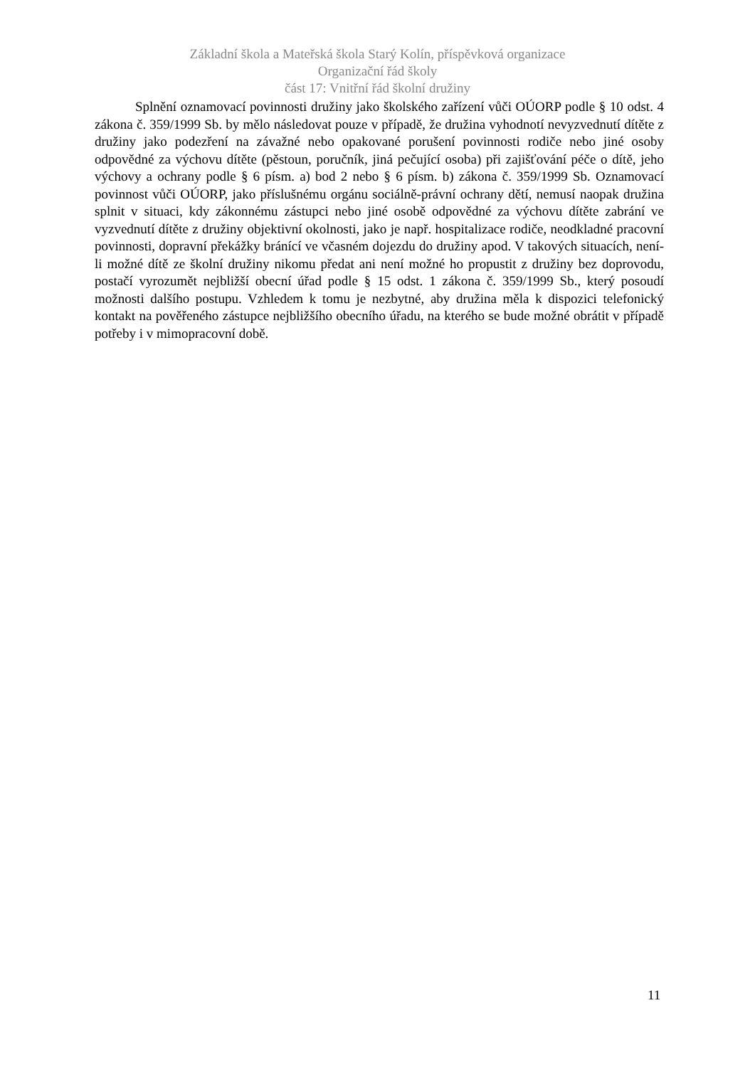Základní škola a Mateřská škola Starý Kolín, příspěvková organizace
Organizační řád školy
část 17: Vnitřní řád školní družiny
Splnění oznamovací povinnosti družiny jako školského zařízení vůči OÚORP podle § 10 odst. 4 zákona č. 359/1999 Sb. by mělo následovat pouze v případě, že družina vyhodnotí nevyzvednutí dítěte z družiny jako podezření na závažné nebo opakované porušení povinnosti rodiče nebo jiné osoby odpovědné za výchovu dítěte (pěstoun, poručník, jiná pečující osoba) při zajišťování péče o dítě, jeho výchovy a ochrany podle § 6 písm. a) bod 2 nebo § 6 písm. b) zákona č. 359/1999 Sb. Oznamovací povinnost vůči OÚORP, jako příslušnému orgánu sociálně-právní ochrany dětí, nemusí naopak družina splnit v situaci, kdy zákonnému zástupci nebo jiné osobě odpovědné za výchovu dítěte zabrání ve vyzvednutí dítěte z družiny objektivní okolnosti, jako je např. hospitalizace rodiče, neodkladné pracovní povinnosti, dopravní překážky bránící ve včasném dojezdu do družiny apod. V takových situacích, není-li možné dítě ze školní družiny nikomu předat ani není možné ho propustit z družiny bez doprovodu, postačí vyrozumět nejbližší obecní úřad podle § 15 odst. 1 zákona č. 359/1999 Sb., který posoudí možnosti dalšího postupu. Vzhledem k tomu je nezbytné, aby družina měla k dispozici telefonický kontakt na pověřeného zástupce nejbližšího obecního úřadu, na kterého se bude možné obrátit v případě potřeby i v mimopracovní době.
11